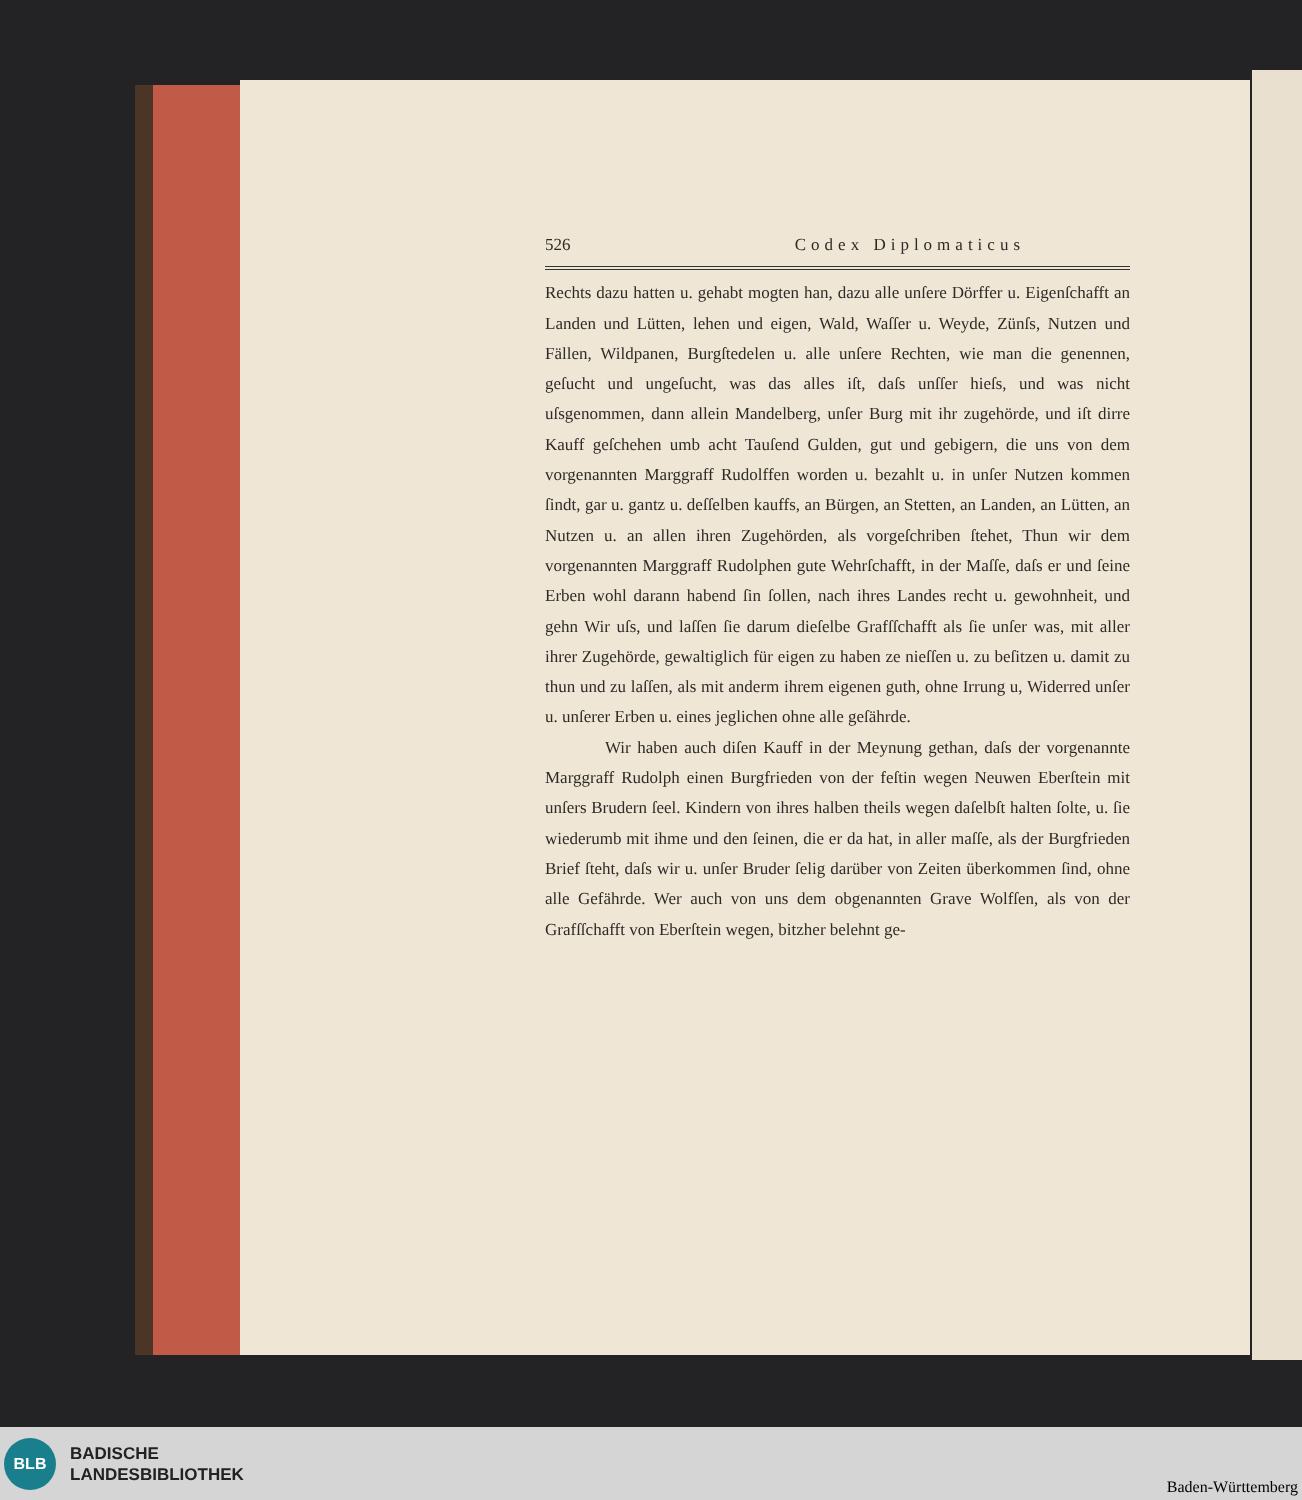526 Codex Diplomaticus
Rechts dazu hatten u. gehabt mogten han, dazu alle unſere Dörffer u. Eigenſchafft an Landen und Lütten, lehen und eigen, Wald, Waſſer u. Weyde, Zünſs, Nutzen und Fällen, Wildpanen, Burgſtedelen u. alle unſere Rechten, wie man die genennen, geſucht und ungeſucht, was das alles iſt, daſs unſſer hieſs, und was nicht uſsgenommen, dann allein Mandelberg, unſer Burg mit ihr zugehörde, und iſt dirre Kauff geſchehen umb acht Tauſend Gulden, gut und gebigern, die uns von dem vorgenannten Marggraff Rudolffen worden u. bezahlt u. in unſer Nutzen kommen ſindt, gar u. gantz u. deſſelben kauffs, an Bürgen, an Stetten, an Landen, an Lütten, an Nutzen u. an allen ihren Zugehörden, als vorgeſchriben ſtehet, Thun wir dem vorgenannten Marggraff Rudolphen gute Wehrſchafft, in der Maſſe, daſs er und ſeine Erben wohl darann habend ſin ſollen, nach ihres Landes recht u. gewohnheit, und gehn Wir uſs, und laſſen ſie darum dieſelbe Grafſſchafft als ſie unſer was, mit aller ihrer Zugehörde, gewaltiglich für eigen zu haben ze nieſſen u. zu beſitzen u. damit zu thun und zu laſſen, als mit anderm ihrem eigenen guth, ohne Irrung u, Widerred unſer u. unſerer Erben u. eines jeglichen ohne alle geſährde.
Wir haben auch diſen Kauff in der Meynung gethan, daſs der vorgenannte Marggraff Rudolph einen Burgfrieden von der feſtin wegen Neuwen Eberſtein mit unſers Brudern ſeel. Kindern von ihres halben theils wegen daſelbſt halten ſolte, u. ſie wiederumb mit ihme und den ſeinen, die er da hat, in aller maſſe, als der Burgfrieden Brief ſteht, daſs wir u. unſer Bruder ſelig darüber von Zeiten überkommen ſind, ohne alle Gefährde. Wer auch von uns dem obgenannten Grave Wolfſen, als von der Grafſſchafft von Eberſtein wegen, bitzher belehnt ge-
BLB
BADISCHE
LANDESBIBLIOTHEK
Baden-Württemberg